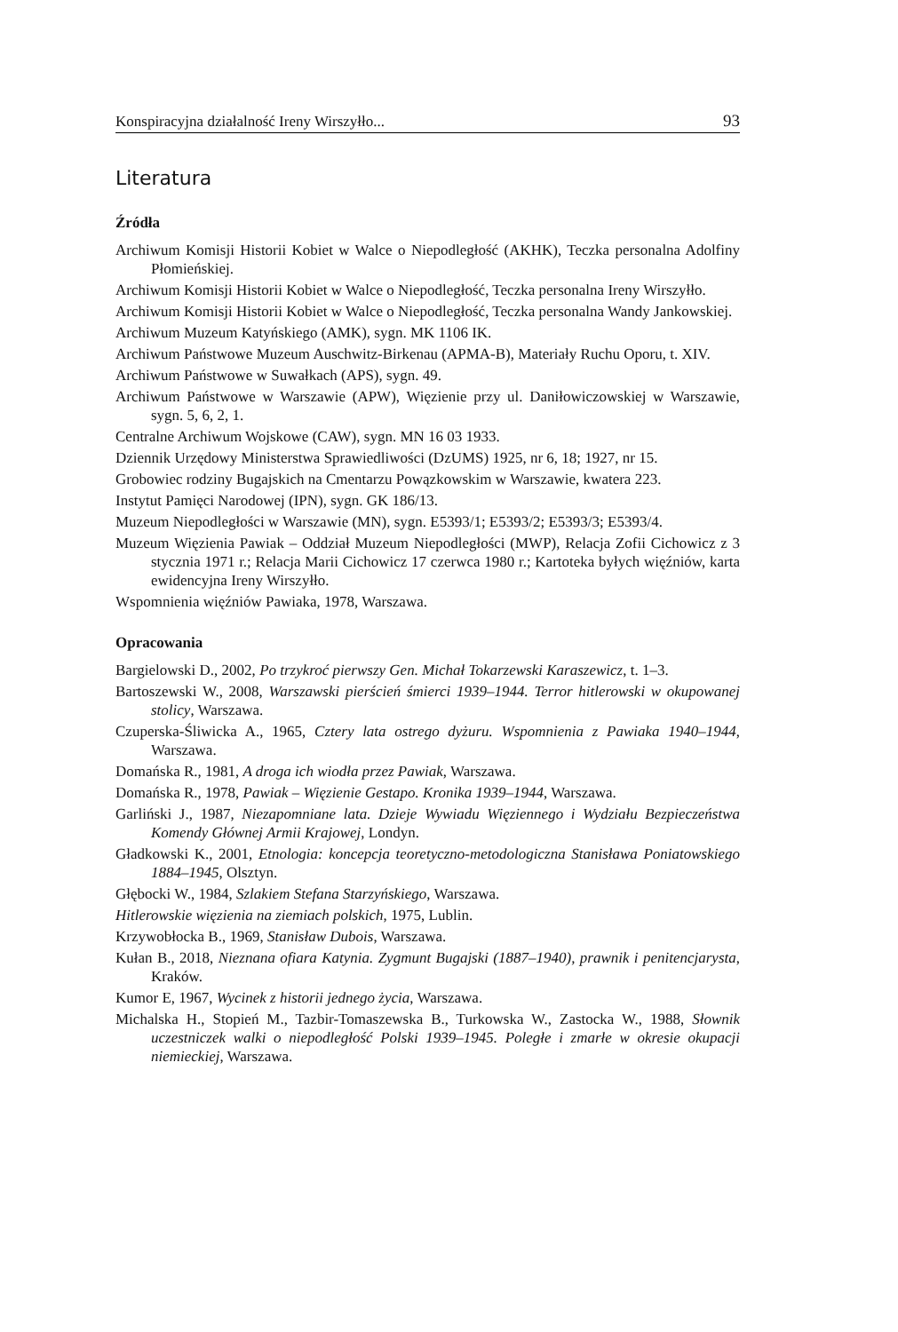Konspiracyjna działalność Ireny Wirszyłło... 93
Literatura
Źródła
Archiwum Komisji Historii Kobiet w Walce o Niepodległość (AKHK), Teczka personalna Adolfiny Płomieńskiej.
Archiwum Komisji Historii Kobiet w Walce o Niepodległość, Teczka personalna Ireny Wirszyłło.
Archiwum Komisji Historii Kobiet w Walce o Niepodległość, Teczka personalna Wandy Jankowskiej.
Archiwum Muzeum Katyńskiego (AMK), sygn. MK 1106 IK.
Archiwum Państwowe Muzeum Auschwitz-Birkenau (APMA-B), Materiały Ruchu Oporu, t. XIV.
Archiwum Państwowe w Suwałkach (APS), sygn. 49.
Archiwum Państwowe w Warszawie (APW), Więzienie przy ul. Daniłowiczowskiej w Warszawie, sygn. 5, 6, 2, 1.
Centralne Archiwum Wojskowe (CAW), sygn. MN 16 03 1933.
Dziennik Urzędowy Ministerstwa Sprawiedliwości (DzUMS) 1925, nr 6, 18; 1927, nr 15.
Grobowiec rodziny Bugajskich na Cmentarzu Powązkowskim w Warszawie, kwatera 223.
Instytut Pamięci Narodowej (IPN), sygn. GK 186/13.
Muzeum Niepodległości w Warszawie (MN), sygn. E5393/1; E5393/2; E5393/3; E5393/4.
Muzeum Więzienia Pawiak – Oddział Muzeum Niepodległości (MWP), Relacja Zofii Cichowicz z 3 stycznia 1971 r.; Relacja Marii Cichowicz 17 czerwca 1980 r.; Kartoteka byłych więźniów, karta ewidencyjna Ireny Wirszyłło.
Wspomnienia więźniów Pawiaka, 1978, Warszawa.
Opracowania
Bargielowski D., 2002, Po trzykroć pierwszy Gen. Michał Tokarzewski Karaszewicz, t. 1–3.
Bartoszewski W., 2008, Warszawski pierścień śmierci 1939–1944. Terror hitlerowski w okupowanej stolicy, Warszawa.
Czuperska-Śliwicka A., 1965, Cztery lata ostrego dyżuru. Wspomnienia z Pawiaka 1940–1944, Warszawa.
Domańska R., 1981, A droga ich wiodła przez Pawiak, Warszawa.
Domańska R., 1978, Pawiak – Więzienie Gestapo. Kronika 1939–1944, Warszawa.
Garliński J., 1987, Niezapomniane lata. Dzieje Wywiadu Więziennego i Wydziału Bezpieczeństwa Komendy Głównej Armii Krajowej, Londyn.
Gładkowski K., 2001, Etnologia: koncepcja teoretyczno-metodologiczna Stanisława Poniatowskiego 1884–1945, Olsztyn.
Głębocki W., 1984, Szlakiem Stefana Starzyńskiego, Warszawa.
Hitlerowskie więzienia na ziemiach polskich, 1975, Lublin.
Krzywobłocka B., 1969, Stanisław Dubois, Warszawa.
Kułan B., 2018, Nieznana ofiara Katynia. Zygmunt Bugajski (1887–1940), prawnik i penitencjarysta, Kraków.
Kumor E, 1967, Wycinek z historii jednego życia, Warszawa.
Michalska H., Stopień M., Tazbir-Tomaszewska B., Turkowska W., Zastocka W., 1988, Słownik uczestniczek walki o niepodległość Polski 1939–1945. Poległe i zmarłe w okresie okupacji niemieckiej, Warszawa.